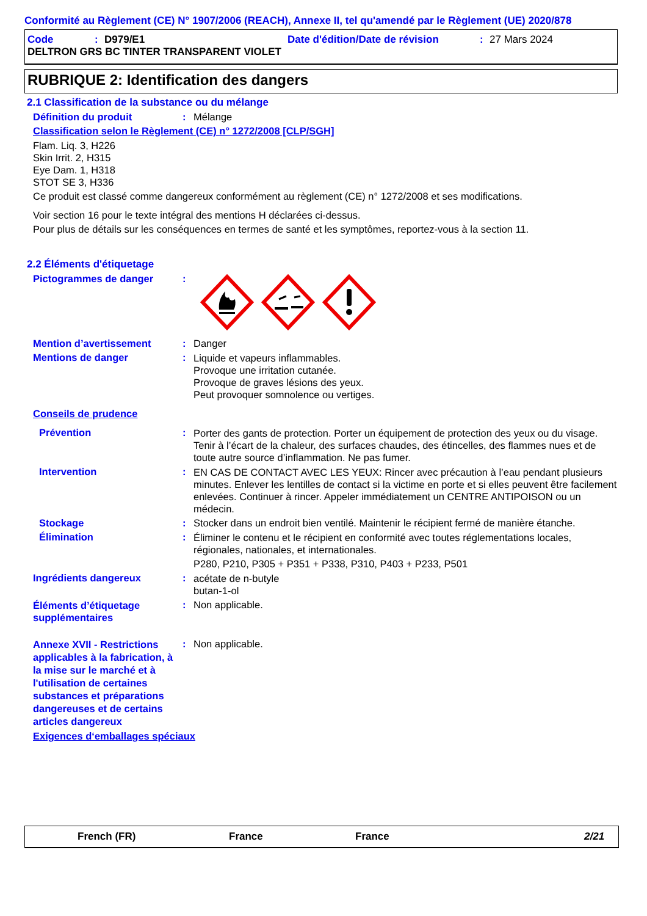Conformité au Règlement (CE) N° 1907/2006 (REACH), Annexe II, tel qu'amendé par le Règlement (UE) 2020/878
Code: D979/E1 Date d'édition/Date de révision: 27 Mars 2024
DELTRON GRS BC TINTER TRANSPARENT VIOLET
RUBRIQUE 2: Identification des dangers
2.1 Classification de la substance ou du mélange
Définition du produit: Mélange
Classification selon le Règlement (CE) n° 1272/2008 [CLP/SGH]
Flam. Liq. 3, H226
Skin Irrit. 2, H315
Eye Dam. 1, H318
STOT SE 3, H336
Ce produit est classé comme dangereux conformément au règlement (CE) n° 1272/2008 et ses modifications.
Voir section 16 pour le texte intégral des mentions H déclarées ci-dessus.
Pour plus de détails sur les conséquences en termes de santé et les symptômes, reportez-vous à la section 11.
2.2 Éléments d'étiquetage
Pictogrammes de danger:
Mention d’avertissement: Danger
Mentions de danger: Liquide et vapeurs inflammables.
Provoque une irritation cutanée.
Provoque de graves lésions des yeux.
Peut provoquer somnolence ou vertiges.
Conseils de prudence
Prévention: Porter des gants de protection. Porter un équipement de protection des yeux ou du visage. Tenir à l’écart de la chaleur, des surfaces chaudes, des étincelles, des flammes nues et de toute autre source d’inflammation. Ne pas fumer.
Intervention: EN CAS DE CONTACT AVEC LES YEUX: Rincer avec précaution à l’eau pendant plusieurs minutes. Enlever les lentilles de contact si la victime en porte et si elles peuvent être facilement enlevées. Continuer à rincer. Appeler immédiatement un CENTRE ANTIPOISON ou un médecin.
Stockage: Stocker dans un endroit bien ventilé. Maintenir le récipient fermé de manière étanche.
Élimination: Éliminer le contenu et le récipient en conformité avec toutes réglementations locales, régionales, nationales, et internationales.
P280, P210, P305 + P351 + P338, P310, P403 + P233, P501
Ingrédients dangereux: acétate de n-butyle
butan-1-ol
Éléments d’étiquetage supplémentaires: Non applicable.
Annexe XVII - Restrictions applicables à la fabrication, à la mise sur le marché et à l'utilisation de certaines substances et préparations dangereuses et de certains articles dangereux: Non applicable.
Exigences d‘emballages spéciaux
French (FR) France France 2/21